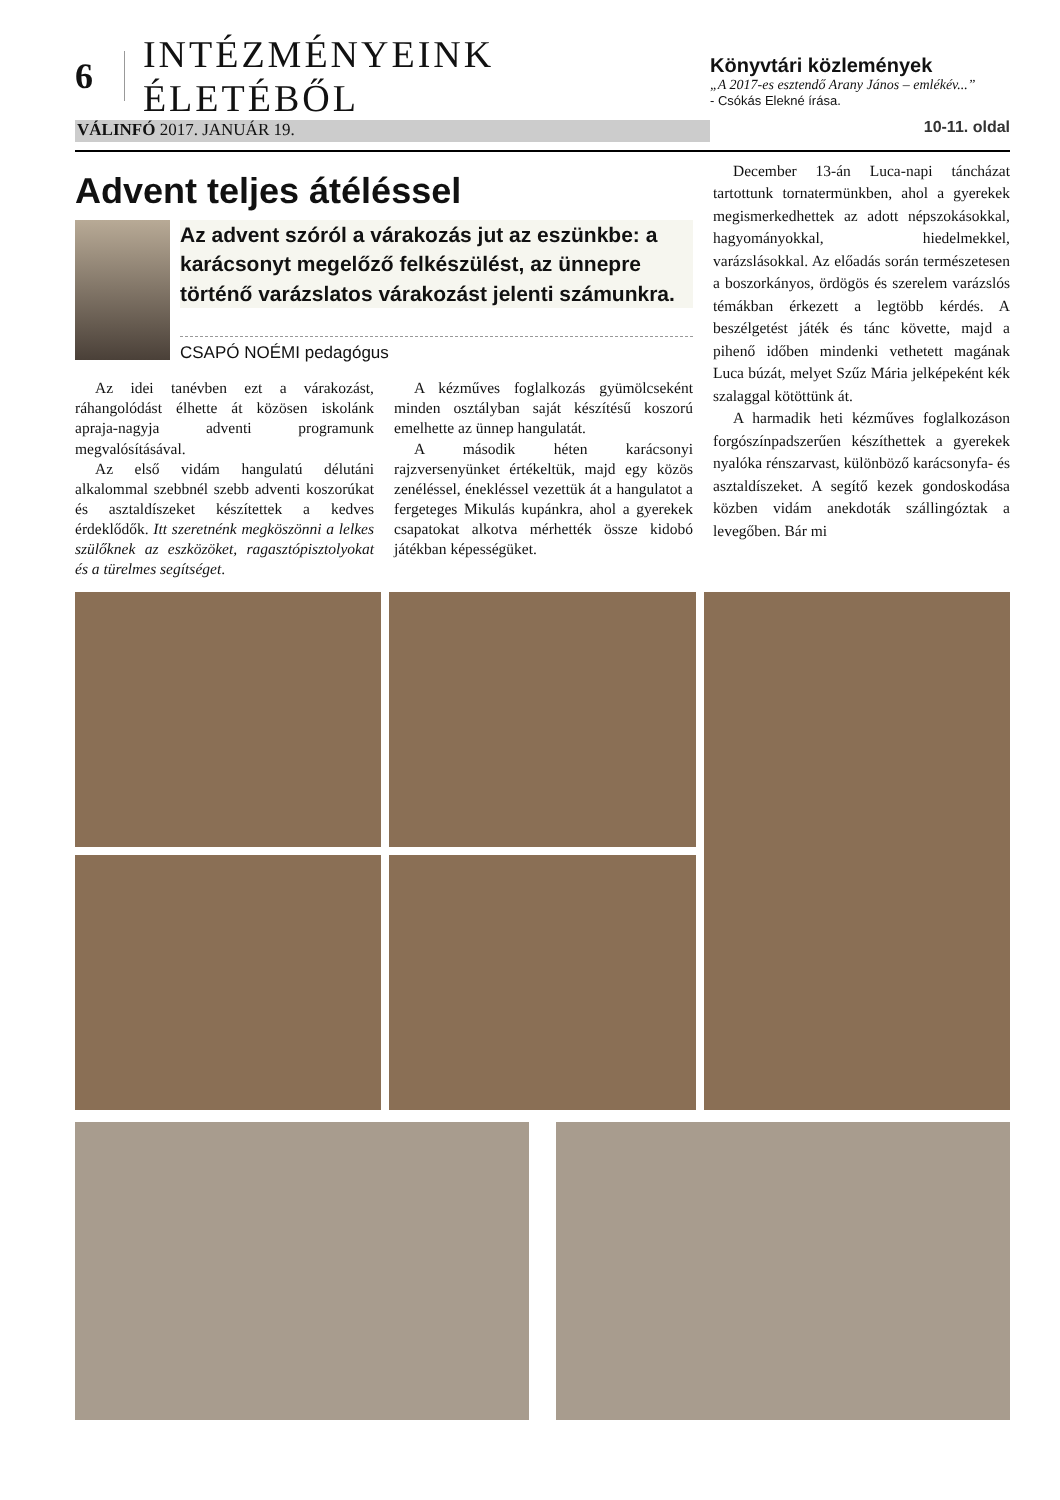6 INTÉZMÉNYEINK ÉLETÉBŐL
VÁLINFÓ 2017. JANUÁR 19.
Könyvtári közlemények
„A 2017-es esztendő Arany János – emlékév...”
- Csókás Elekné írása.
10-11. oldal
Advent teljes átéléssel
Az advent szóról a várakozás jut az eszünkbe: a karácsonyt megelőző felkészülést, az ünnepre történő varázslatos várakozást jelenti számunkra.
CSAPÓ NOÉMI pedagógus
Az idei tanévben ezt a várakozást, ráhangolódást élhette át közösen iskolánk apraja-nagyja adventi programunk megvalósításával.
Az első vidám hangulatú délutáni alkalommal szebbnél szebb adventi koszorúkat és asztaldíszeket készítettek a kedves érdeklődők. Itt szeretnénk megköszönni a lelkes szülőknek az eszközöket, ragasztópisztolyokat és a türelmes segítséget.
A kézműves foglalkozás gyümölcseként minden osztályban saját készítésű koszorú emelhette az ünnep hangulatát.
A második héten karácsonyi rajzversenyünket értékeltük, majd egy közös zenéléssel, énekléssel vezettük át a hangulatot a fergeteges Mikulás kupánkra, ahol a gyerekek csapatokat alkotva mérhették össze kidobó játékban képességüket.
December 13-án Luca-napi táncházat tartottunk tornatermünkben, ahol a gyerekek megismerkedhettek az adott népszokásokkal, hagyományokkal, hiedelmekkel, varázslásokkal. Az előadás során természetesen a boszorkányos, ördögös és szerelem varázslós témákban érkezett a legtöbb kérdés. A beszélgetést játék és tánc követte, majd a pihenő időben mindenki vethetett magának Luca búzát, melyet Szűz Mária jelképeként kék szalaggal kötöttünk át.
A harmadik heti kézműves foglalkozáson forgószínpadszerűen készíthettek a gyerekek nyalóka rénszarvast, különböző karácsonyfa- és asztaldíszeket. A segítő kezek gondoskodása közben vidám anekdoták szállingóztak a levegőben. Bár mi